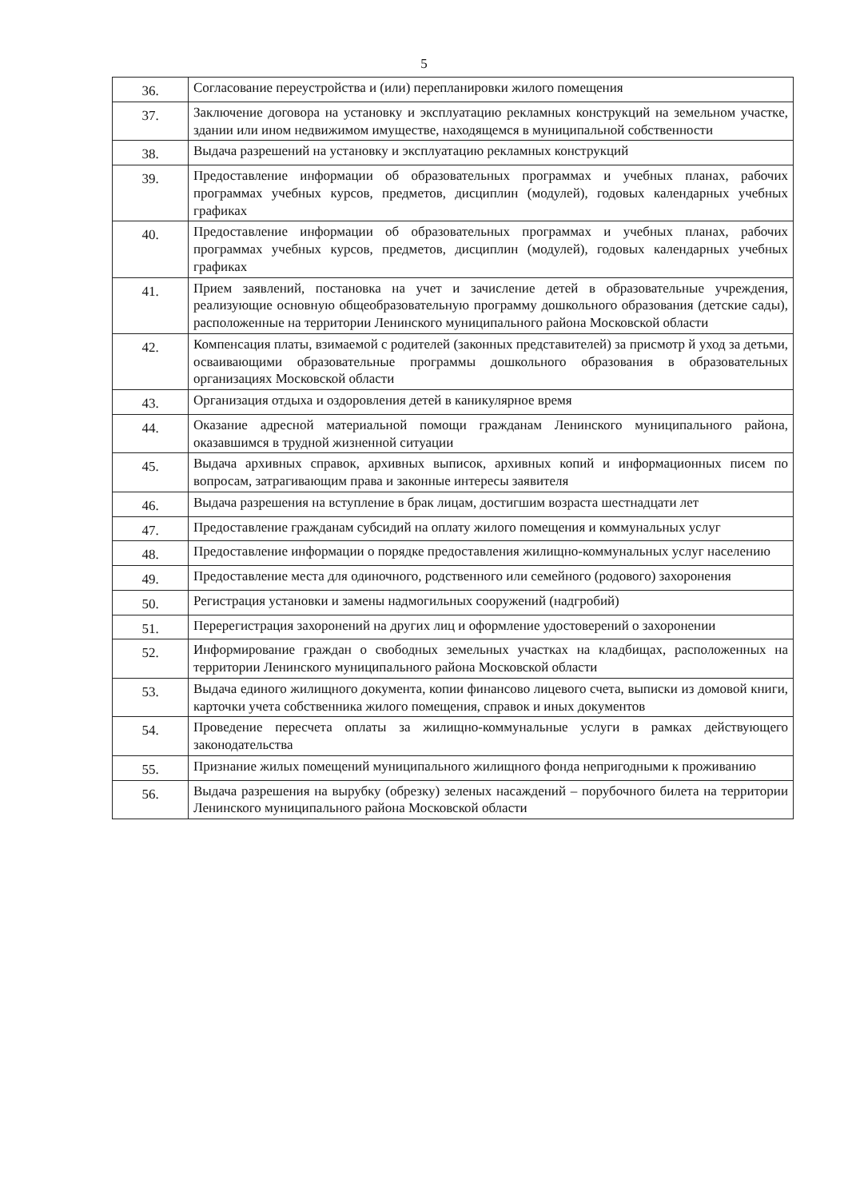5
| 36. | Согласование переустройства и (или) перепланировки жилого помещения |
| 37. | Заключение договора на установку и эксплуатацию рекламных конструкций на земельном участке, здании или ином недвижимом имуществе, находящемся в муниципальной собственности |
| 38. | Выдача разрешений на установку и эксплуатацию рекламных конструкций |
| 39. | Предоставление информации об образовательных программах и учебных планах, рабочих программах учебных курсов, предметов, дисциплин (модулей), годовых календарных учебных графиках |
| 40. | Предоставление информации об образовательных программах и учебных планах, рабочих программах учебных курсов, предметов, дисциплин (модулей), годовых календарных учебных графиках |
| 41. | Прием заявлений, постановка на учет и зачисление детей в образовательные учреждения, реализующие основную общеобразовательную программу дошкольного образования (детские сады), расположенные на территории Ленинского муниципального района Московской области |
| 42. | Компенсация платы, взимаемой с родителей (законных представителей) за присмотр й уход за детьми, осваивающими образовательные программы дошкольного образования в образовательных организациях Московской области |
| 43. | Организация отдыха и оздоровления детей в каникулярное время |
| 44. | Оказание адресной материальной помощи гражданам Ленинского муниципального района, оказавшимся в трудной жизненной ситуации |
| 45. | Выдача архивных справок, архивных выписок, архивных копий и информационных писем по вопросам, затрагивающим права и законные интересы заявителя |
| 46. | Выдача разрешения на вступление в брак лицам, достигшим возраста шестнадцати лет |
| 47. | Предоставление гражданам субсидий на оплату жилого помещения и коммунальных услуг |
| 48. | Предоставление информации о порядке предоставления жилищно-коммунальных услуг населению |
| 49. | Предоставление места для одиночного, родственного или семейного (родового) захоронения |
| 50. | Регистрация установки и замены надмогильных сооружений (надгробий) |
| 51. | Перерегистрация захоронений на других лиц и оформление удостоверений о захоронении |
| 52. | Информирование граждан о свободных земельных участках на кладбищах, расположенных на территории Ленинского муниципального района Московской области |
| 53. | Выдача единого жилищного документа, копии финансово лицевого счета, выписки из домовой книги, карточки учета собственника жилого помещения, справок и иных документов |
| 54. | Проведение пересчета оплаты за жилищно-коммунальные услуги в рамках действующего законодательства |
| 55. | Признание жилых помещений муниципального жилищного фонда непригодными к проживанию |
| 56. | Выдача разрешения на вырубку (обрезку) зеленых насаждений – порубочного билета на территории Ленинского муниципального района Московской области |